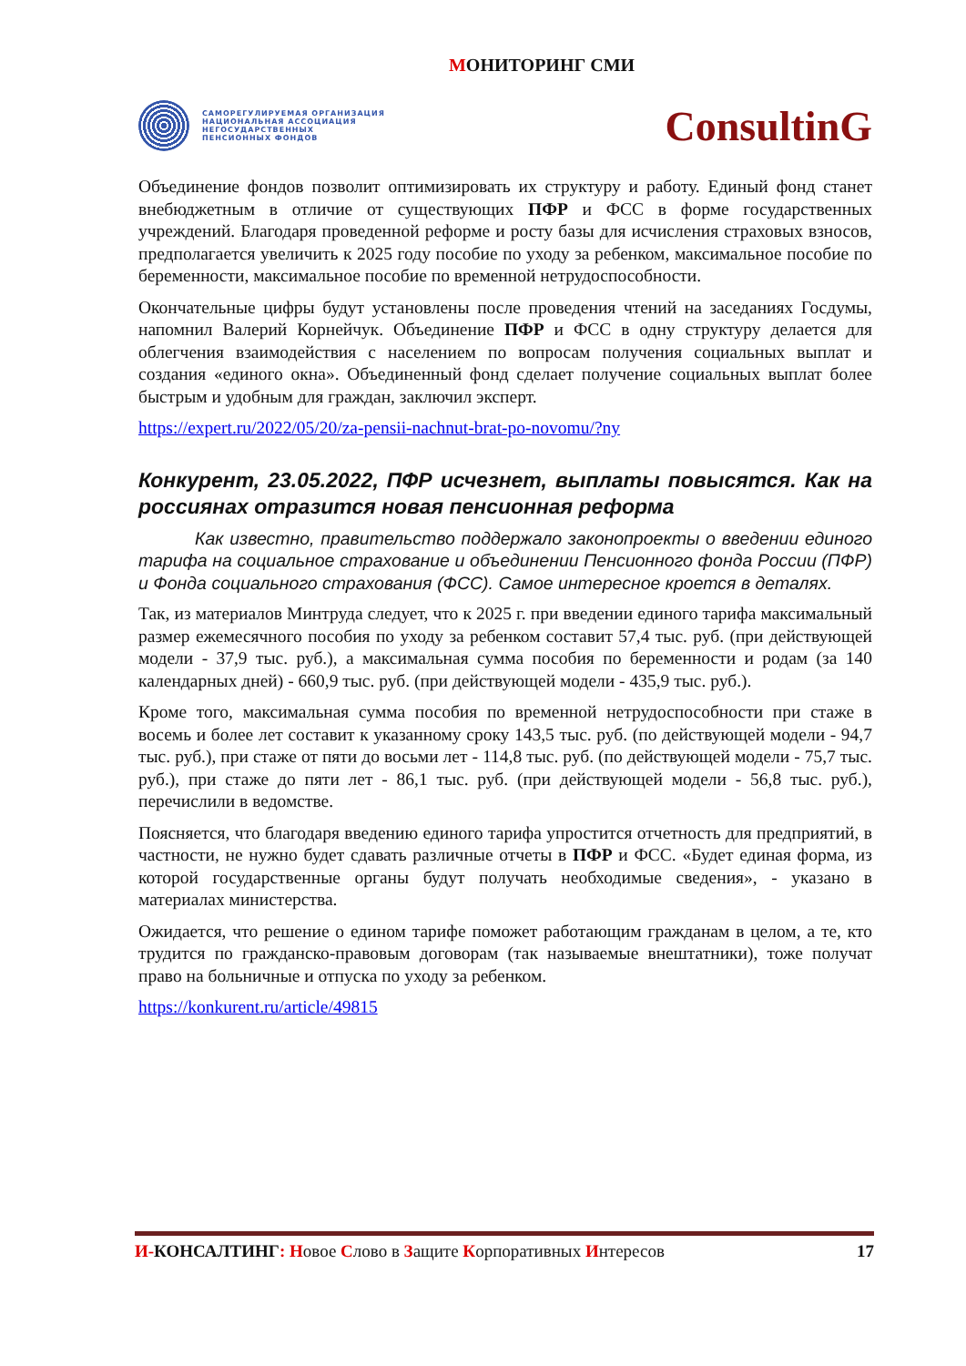МОНИТОРИНГ СМИ
САМОРЕГУЛИРУЕМАЯ ОРГАНИЗАЦИЯ
НАЦИОНАЛЬНАЯ АССОЦИАЦИЯ
НЕГОСУДАРСТВЕННЫХ
ПЕНСИОННЫХ ФОНДОВ
ConsultinG
Объединение фондов позволит оптимизировать их структуру и работу. Единый фонд станет внебюджетным в отличие от существующих ПФР и ФСС в форме государственных учреждений. Благодаря проведенной реформе и росту базы для исчисления страховых взносов, предполагается увеличить к 2025 году пособие по уходу за ребенком, максимальное пособие по беременности, максимальное пособие по временной нетрудоспособности.
Окончательные цифры будут установлены после проведения чтений на заседаниях Госдумы, напомнил Валерий Корнейчук. Объединение ПФР и ФСС в одну структуру делается для облегчения взаимодействия с населением по вопросам получения социальных выплат и создания «единого окна». Объединенный фонд сделает получение социальных выплат более быстрым и удобным для граждан, заключил эксперт.
https://expert.ru/2022/05/20/za-pensii-nachnut-brat-po-novomu/?ny
Конкурент, 23.05.2022, ПФР исчезнет, выплаты повысятся. Как на россиянах отразится новая пенсионная реформа
Как известно, правительство поддержало законопроекты о введении единого тарифа на социальное страхование и объединении Пенсионного фонда России (ПФР) и Фонда социального страхования (ФСС). Самое интересное кроется в деталях.
Так, из материалов Минтруда следует, что к 2025 г. при введении единого тарифа максимальный размер ежемесячного пособия по уходу за ребенком составит 57,4 тыс. руб. (при действующей модели - 37,9 тыс. руб.), а максимальная сумма пособия по беременности и родам (за 140 календарных дней) - 660,9 тыс. руб. (при действующей модели - 435,9 тыс. руб.).
Кроме того, максимальная сумма пособия по временной нетрудоспособности при стаже в восемь и более лет составит к указанному сроку 143,5 тыс. руб. (по действующей модели - 94,7 тыс. руб.), при стаже от пяти до восьми лет - 114,8 тыс. руб. (по действующей модели - 75,7 тыс. руб.), при стаже до пяти лет - 86,1 тыс. руб. (при действующей модели - 56,8 тыс. руб.), перечислили в ведомстве.
Поясняется, что благодаря введению единого тарифа упростится отчетность для предприятий, в частности, не нужно будет сдавать различные отчеты в ПФР и ФСС. «Будет единая форма, из которой государственные органы будут получать необходимые сведения», - указано в материалах министерства.
Ожидается, что решение о едином тарифе поможет работающим гражданам в целом, а те, кто трудится по гражданско-правовым договорам (так называемые внештатники), тоже получат право на больничные и отпуска по уходу за ребенком.
https://konkurent.ru/article/49815
И-КОНСАЛТИНГ: Новое Слово в Защите Корпоративных Интересов
17